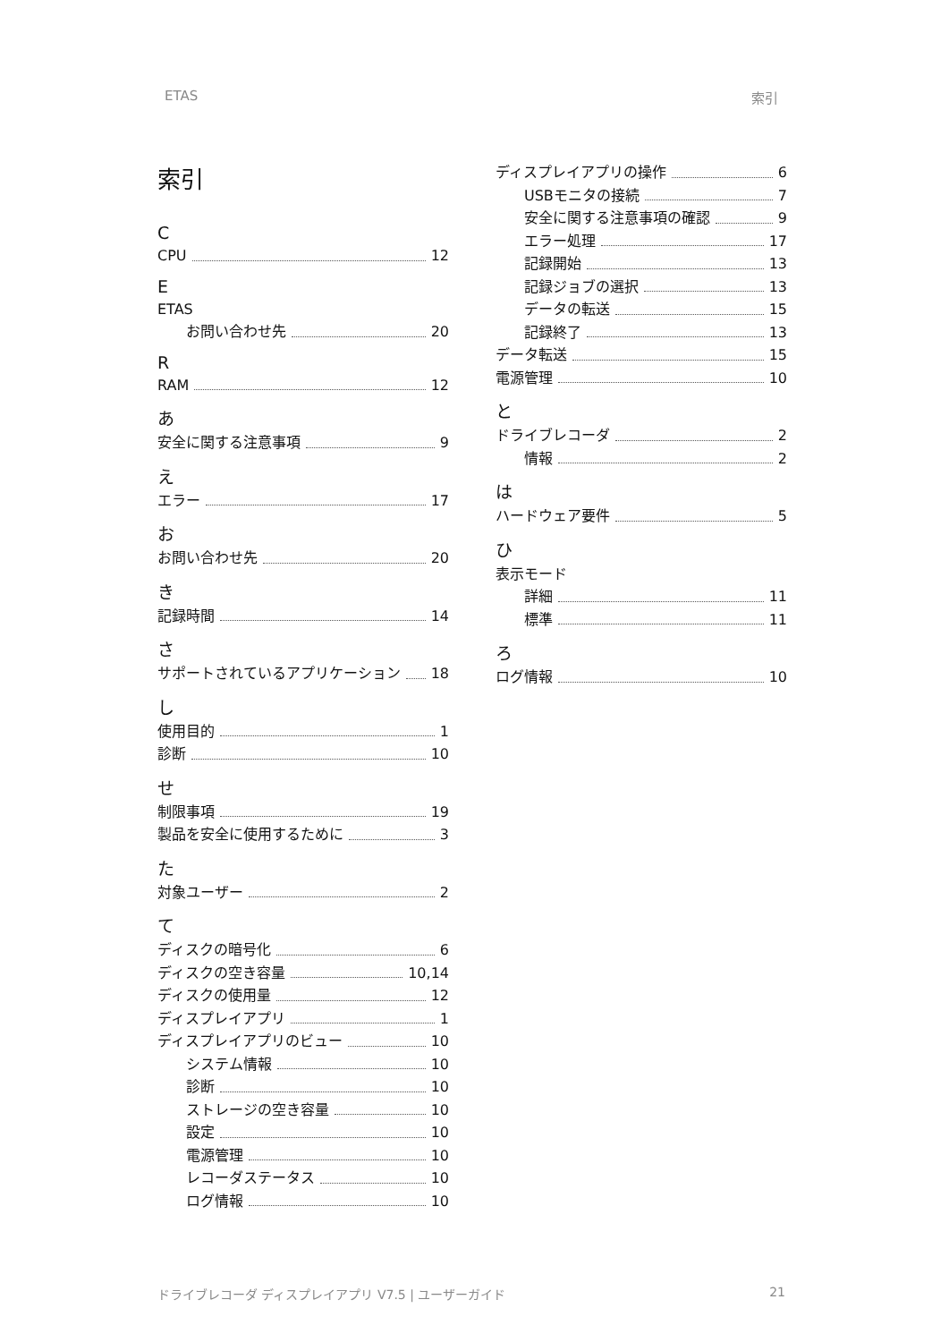ETAS 索引
索引
C
CPU 12
E
ETAS
お問い合わせ先 20
R
RAM 12
あ
安全に関する注意事項 9
え
エラー 17
お
お問い合わせ先 20
き
記録時間 14
さ
サポートされているアプリケーション 18
し
使用目的 1
診断 10
せ
制限事項 19
製品を安全に使用するために 3
た
対象ユーザー 2
て
ディスクの暗号化 6
ディスクの空き容量 10,14
ディスクの使用量 12
ディスプレイアプリ 1
ディスプレイアプリのビュー 10
システム情報 10
診断 10
ストレージの空き容量 10
設定 10
電源管理 10
レコーダステータス 10
ログ情報 10
ディスプレイアプリの操作 6
USBモニタの接続 7
安全に関する注意事項の確認 9
エラー処理 17
記録開始 13
記録ジョブの選択 13
データの転送 15
記録終了 13
データ転送 15
電源管理 10
と
ドライブレコーダ 2
情報 2
は
ハードウェア要件 5
ひ
表示モード
詳細 11
標準 11
ろ
ログ情報 10
ドライブレコーダ ディスプレイアプリ V7.5 | ユーザーガイド 21